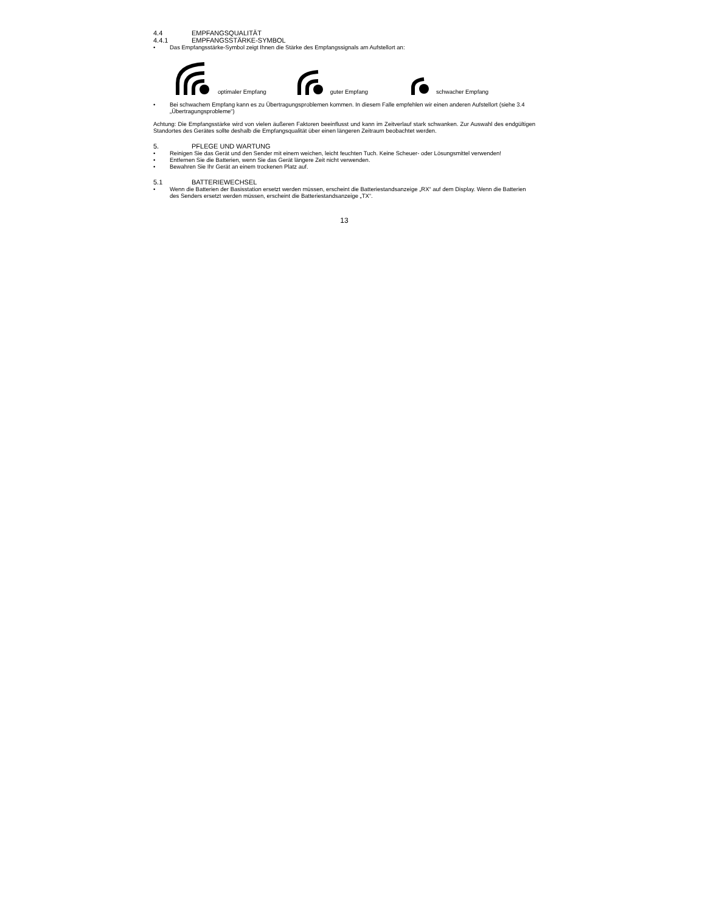4.4 EMPFANGSQUALITÄT
4.4.1 EMPFANGSSTÄRKE-SYMBOL
• Das Empfangsstärke-Symbol zeigt Ihnen die Stärke des Empfangssignals am Aufstellort an:
optimaler Empfang
guter Empfang
schwacher Empfang
• Bei schwachem Empfang kann es zu Übertragungsproblemen kommen. In diesem Falle empfehlen wir einen anderen Aufstellort (siehe 3.4 „Übertragungsprobleme“)
Achtung: Die Empfangsstärke wird von vielen äußeren Faktoren beeinflusst und kann im Zeitverlauf stark schwanken. Zur Auswahl des endgültigen Standortes des Gerätes sollte deshalb die Empfangsqualität über einen längeren Zeitraum beobachtet werden.
5. PFLEGE UND WARTUNG
• Reinigen Sie das Gerät und den Sender mit einem weichen, leicht feuchten Tuch. Keine Scheuer- oder Lösungsmittel verwenden!
• Entfernen Sie die Batterien, wenn Sie das Gerät längere Zeit nicht verwenden.
• Bewahren Sie Ihr Gerät an einem trockenen Platz auf.
5.1 BATTERIEWECHSEL
• Wenn die Batterien der Basisstation ersetzt werden müssen, erscheint die Batteriestandsanzeige „RX“ auf dem Display. Wenn die Batterien des Senders ersetzt werden müssen, erscheint die Batteriestandsanzeige „TX“.
13